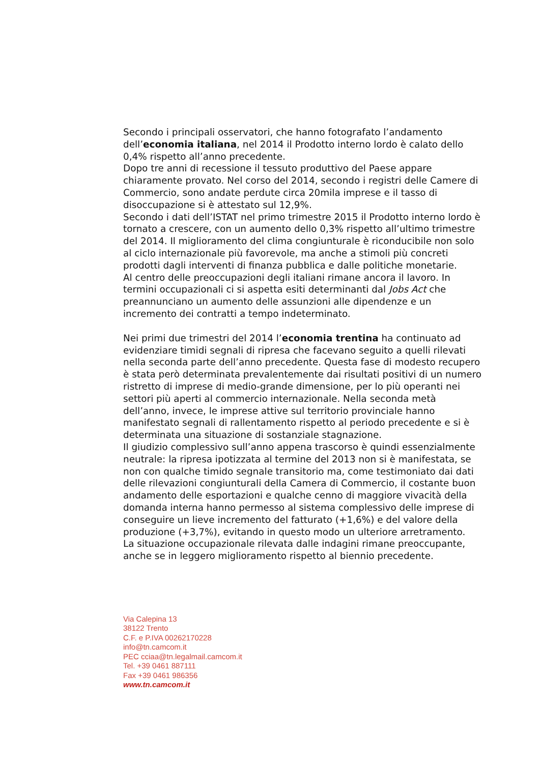Secondo i principali osservatori, che hanno fotografato l’andamento dell’economia italiana, nel 2014 il Prodotto interno lordo è calato dello 0,4% rispetto all’anno precedente.
Dopo tre anni di recessione il tessuto produttivo del Paese appare chiaramente provato. Nel corso del 2014, secondo i registri delle Camere di Commercio, sono andate perdute circa 20mila imprese e il tasso di disoccupazione si è attestato sul 12,9%.
Secondo i dati dell’ISTAT nel primo trimestre 2015 il Prodotto interno lordo è tornato a crescere, con un aumento dello 0,3% rispetto all’ultimo trimestre del 2014. Il miglioramento del clima congiunturale è riconducibile non solo al ciclo internazionale più favorevole, ma anche a stimoli più concreti prodotti dagli interventi di finanza pubblica e dalle politiche monetarie.
Al centro delle preoccupazioni degli italiani rimane ancora il lavoro. In termini occupazionali ci si aspetta esiti determinanti dal Jobs Act che preannunciano un aumento delle assunzioni alle dipendenze e un incremento dei contratti a tempo indeterminato.
Nei primi due trimestri del 2014 l’economia trentina ha continuato ad evidenziare timidi segnali di ripresa che facevano seguito a quelli rilevati nella seconda parte dell’anno precedente. Questa fase di modesto recupero è stata però determinata prevalentemente dai risultati positivi di un numero ristretto di imprese di medio-grande dimensione, per lo più operanti nei settori più aperti al commercio internazionale. Nella seconda metà dell’anno, invece, le imprese attive sul territorio provinciale hanno manifestato segnali di rallentamento rispetto al periodo precedente e si è determinata una situazione di sostanziale stagnazione.
Il giudizio complessivo sull’anno appena trascorso è quindi essenzialmente neutrale: la ripresa ipotizzata al termine del 2013 non si è manifestata, se non con qualche timido segnale transitorio ma, come testimoniato dai dati delle rilevazioni congiunturali della Camera di Commercio, il costante buon andamento delle esportazioni e qualche cenno di maggiore vivacità della domanda interna hanno permesso al sistema complessivo delle imprese di conseguire un lieve incremento del fatturato (+1,6%) e del valore della produzione (+3,7%), evitando in questo modo un ulteriore arretramento.
La situazione occupazionale rilevata dalle indagini rimane preoccupante, anche se in leggero miglioramento rispetto al biennio precedente.
Via Calepina 13
38122 Trento
C.F. e P.IVA 00262170228
info@tn.camcom.it
PEC cciaa@tn.legalmail.camcom.it
Tel. +39 0461 887111
Fax +39 0461 986356
www.tn.camcom.it